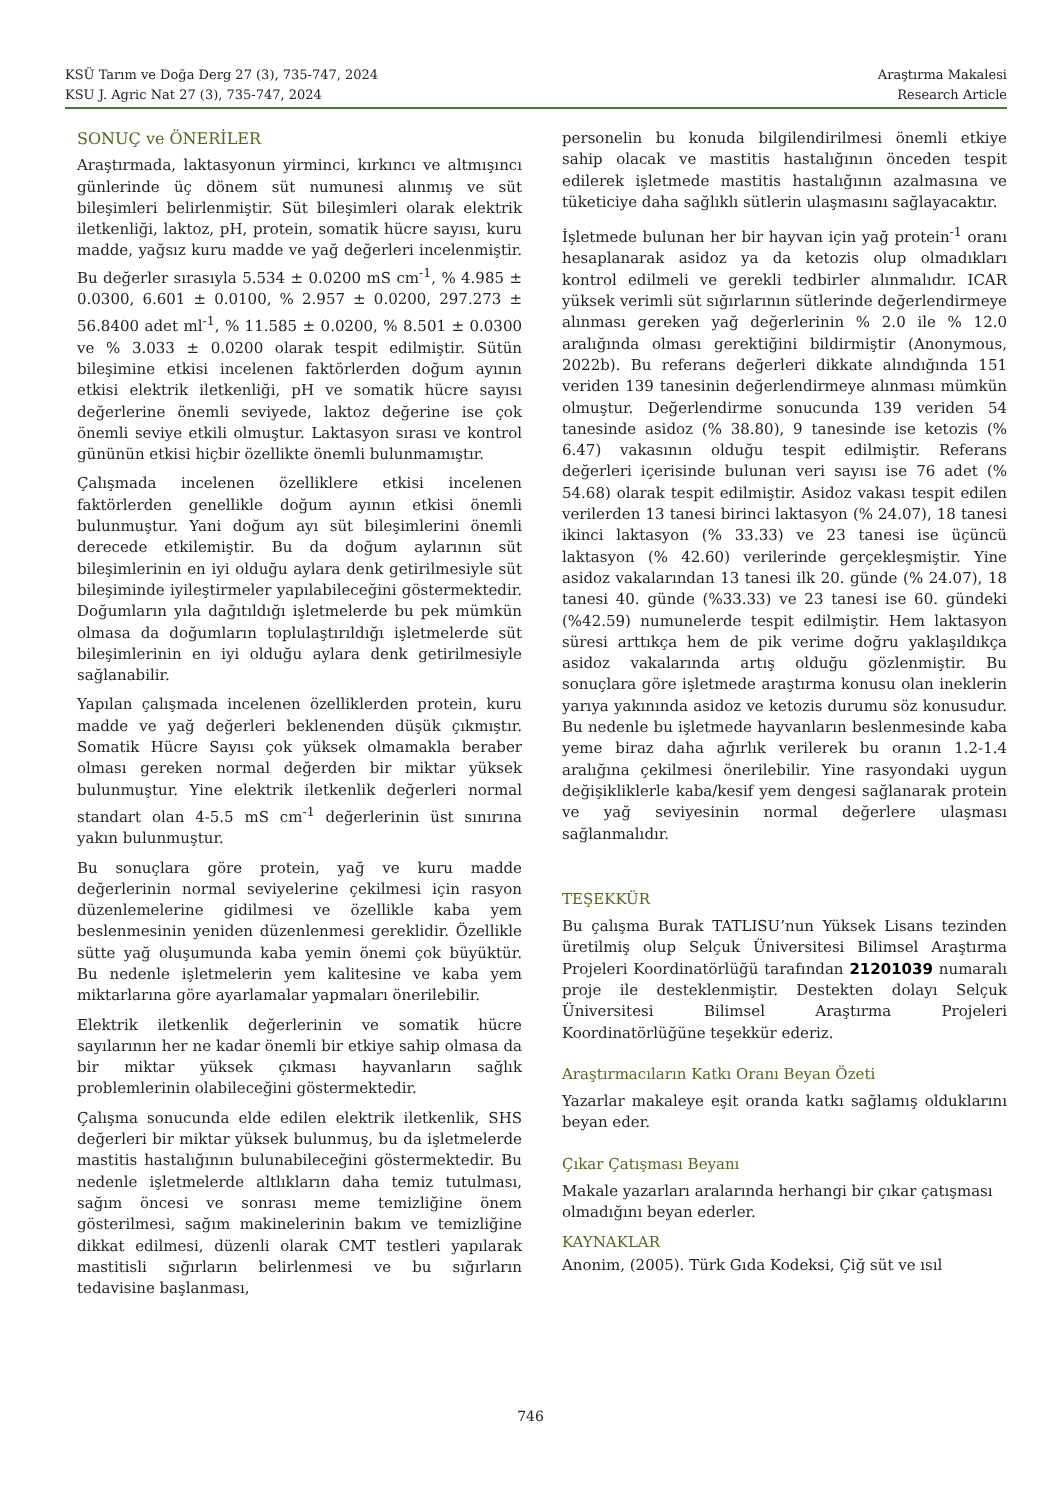KSÜ Tarım ve Doğa Derg 27 (3), 735-747, 2024
KSU J. Agric Nat 27 (3), 735-747, 2024
Araştırma Makalesi
Research Article
SONUÇ ve ÖNERİLER
Araştırmada, laktasyonun yirminci, kırkıncı ve altmışıncı günlerinde üç dönem süt numunesi alınmış ve süt bileşimleri belirlenmiştir. Süt bileşimleri olarak elektrik iletkenliği, laktoz, pH, protein, somatik hücre sayısı, kuru madde, yağsız kuru madde ve yağ değerleri incelenmiştir. Bu değerler sırasıyla 5.534 ± 0.0200 mS cm<sup>-1</sup>, % 4.985 ± 0.0300, 6.601 ± 0.0100, % 2.957 ± 0.0200, 297.273 ± 56.8400 adet ml<sup>-1</sup>, % 11.585 ± 0.0200, % 8.501 ± 0.0300 ve % 3.033 ± 0.0200 olarak tespit edilmiştir. Sütün bileşimine etkisi incelenen faktörlerden doğum ayının etkisi elektrik iletkenliği, pH ve somatik hücre sayısı değerlerine önemli seviyede, laktoz değerine ise çok önemli seviye etkili olmuştur. Laktasyon sırası ve kontrol gününün etkisi hiçbir özellikte önemli bulunmamıştır.
Çalışmada incelenen özelliklere etkisi incelenen faktörlerden genellikle doğum ayının etkisi önemli bulunmuştur. Yani doğum ayı süt bileşimlerini önemli derecede etkilemiştir. Bu da doğum aylarının süt bileşimlerinin en iyi olduğu aylara denk getirilmesiyle süt bileşiminde iyileştirmeler yapılabileceğini göstermektedir. Doğumların yıla dağıtıldığı işletmelerde bu pek mümkün olmasa da doğumların toplulaştırıldığı işletmelerde süt bileşimlerinin en iyi olduğu aylara denk getirilmesiyle sağlanabilir.
Yapılan çalışmada incelenen özelliklerden protein, kuru madde ve yağ değerleri beklenenden düşük çıkmıştır. Somatik Hücre Sayısı çok yüksek olmamakla beraber olması gereken normal değerden bir miktar yüksek bulunmuştur. Yine elektrik iletkenlik değerleri normal standart olan 4-5.5 mS cm<sup>-1</sup> değerlerinin üst sınırına yakın bulunmuştur.
Bu sonuçlara göre protein, yağ ve kuru madde değerlerinin normal seviyelerine çekilmesi için rasyon düzenlemelerine gidilmesi ve özellikle kaba yem beslenmesinin yeniden düzenlenmesi gereklidir. Özellikle sütte yağ oluşumunda kaba yemin önemi çok büyüktür. Bu nedenle işletmelerin yem kalitesine ve kaba yem miktarlarına göre ayarlamalar yapmaları önerilebilir.
Elektrik iletkenlik değerlerinin ve somatik hücre sayılarının her ne kadar önemli bir etkiye sahip olmasa da bir miktar yüksek çıkması hayvanların sağlık problemlerinin olabileceğini göstermektedir.
Çalışma sonucunda elde edilen elektrik iletkenlik, SHS değerleri bir miktar yüksek bulunmuş, bu da işletmelerde mastitis hastalığının bulunabileceğini göstermektedir. Bu nedenle işletmelerde altlıkların daha temiz tutulması, sağım öncesi ve sonrası meme temizliğine önem gösterilmesi, sağım makinelerinin bakım ve temizliğine dikkat edilmesi, düzenli olarak CMT testleri yapılarak mastitisli sığırların belirlenmesi ve bu sığırların tedavisine başlanması,
personelin bu konuda bilgilendirilmesi önemli etkiye sahip olacak ve mastitis hastalığının önceden tespit edilerek işletmede mastitis hastalığının azalmasına ve tüketiciye daha sağlıklı sütlerin ulaşmasını sağlayacaktır.
İşletmede bulunan her bir hayvan için yağ protein<sup>-1</sup> oranı hesaplanarak asidoz ya da ketozis olup olmadıkları kontrol edilmeli ve gerekli tedbirler alınmalıdır. ICAR yüksek verimli süt sığırlarının sütlerinde değerlendirmeye alınması gereken yağ değerlerinin % 2.0 ile % 12.0 aralığında olması gerektiğini bildirmiştir (Anonymous, 2022b). Bu referans değerleri dikkate alındığında 151 veriden 139 tanesinin değerlendirmeye alınması mümkün olmuştur. Değerlendirme sonucunda 139 veriden 54 tanesinde asidoz (% 38.80), 9 tanesinde ise ketozis (% 6.47) vakasının olduğu tespit edilmiştir. Referans değerleri içerisinde bulunan veri sayısı ise 76 adet (% 54.68) olarak tespit edilmiştir. Asidoz vakası tespit edilen verilerden 13 tanesi birinci laktasyon (% 24.07), 18 tanesi ikinci laktasyon (% 33.33) ve 23 tanesi ise üçüncü laktasyon (% 42.60) verilerinde gerçekleşmiştir. Yine asidoz vakalarından 13 tanesi ilk 20. günde (% 24.07), 18 tanesi 40. günde (%33.33) ve 23 tanesi ise 60. gündeki (%42.59) numunelerde tespit edilmiştir. Hem laktasyon süresi arttıkça hem de pik verime doğru yaklaşıldıkça asidoz vakalarında artış olduğu gözlenmiştir. Bu sonuçlara göre işletmede araştırma konusu olan ineklerin yarıya yakınında asidoz ve ketozis durumu söz konusudur. Bu nedenle bu işletmede hayvanların beslenmesinde kaba yeme biraz daha ağırlık verilerek bu oranın 1.2-1.4 aralığına çekilmesi önerilebilir. Yine rasyondaki uygun değişikliklerle kaba/kesif yem dengesi sağlanarak protein ve yağ seviyesinin normal değerlere ulaşması sağlanmalıdır.
TEŞEKKÜR
Bu çalışma Burak TATLISU’nun Yüksek Lisans tezinden üretilmiş olup Selçuk Üniversitesi Bilimsel Araştırma Projeleri Koordinatörlüğü tarafından 21201039 numaralı proje ile desteklenmiştir. Destekten dolayı Selçuk Üniversitesi Bilimsel Araştırma Projeleri Koordinatörlüğüne teşekkür ederiz.
Araştırmacıların Katkı Oranı Beyan Özeti
Yazarlar makaleye eşit oranda katkı sağlamış olduklarını beyan eder.
Çıkar Çatışması Beyanı
Makale yazarları aralarında herhangi bir çıkar çatışması olmadığını beyan ederler.
KAYNAKLAR
Anonim, (2005). Türk Gıda Kodeksi, Çiğ süt ve ısıl
746